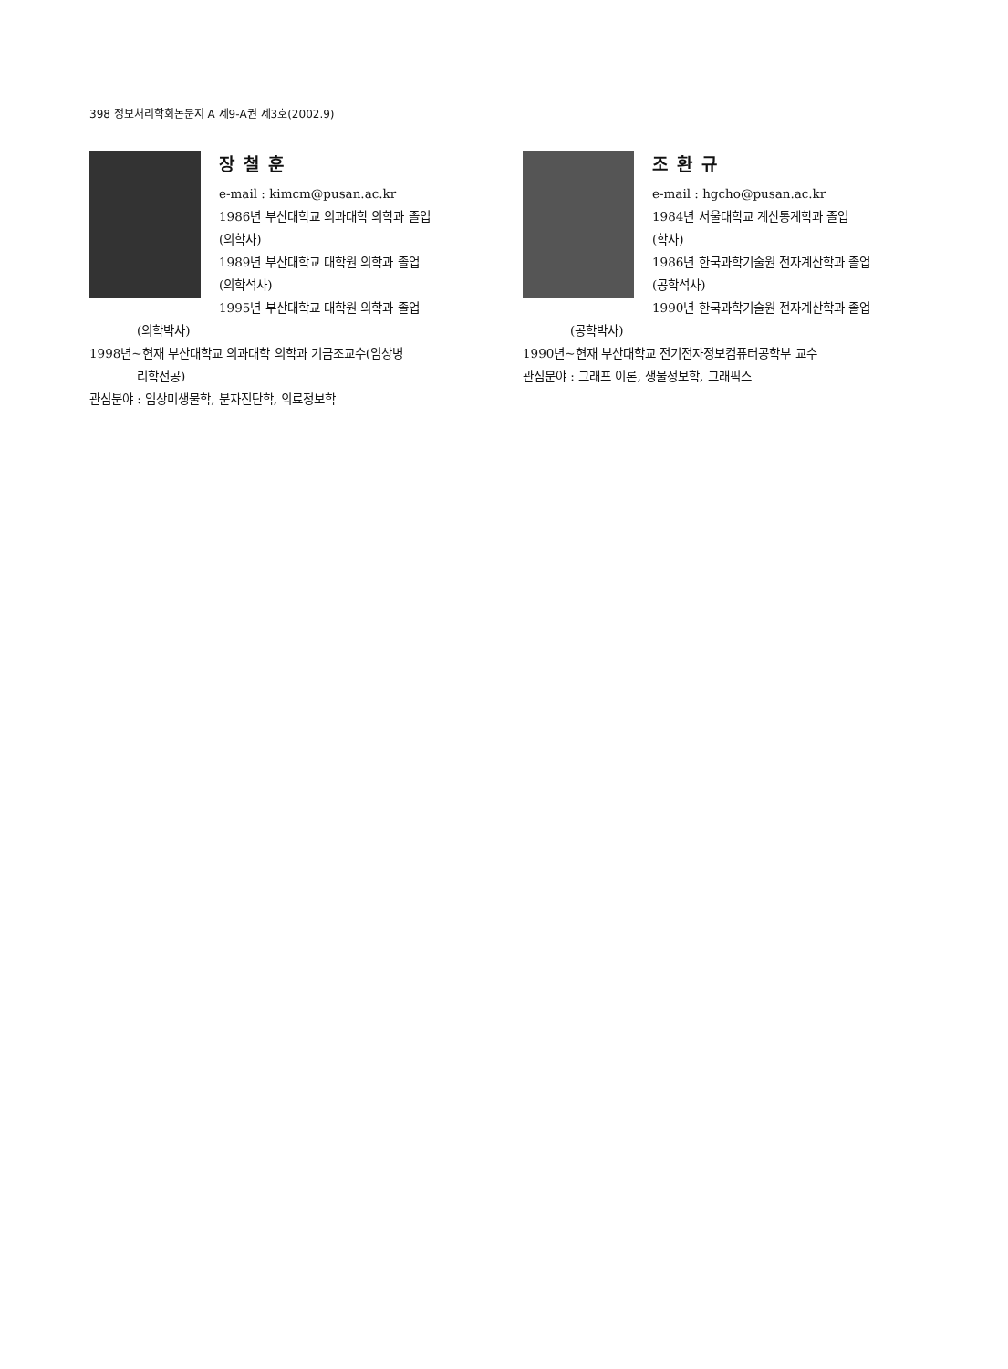398 정보처리학회논문지 A 제9-A권 제3호(2002.9)
장철훈
e-mail : kimcm@pusan.ac.kr
1986년 부산대학교 의과대학 의학과 졸업
(의학사)
1989년 부산대학교 대학원 의학과 졸업
(의학석사)
1995년 부산대학교 대학원 의학과 졸업
(의학박사)
1998년~현재 부산대학교 의과대학 의학과 기금조교수(임상병
리학전공)
관심분야 : 임상미생물학, 분자진단학, 의료정보학
조환규
e-mail : hgcho@pusan.ac.kr
1984년 서울대학교 계산통계학과 졸업
(학사)
1986년 한국과학기술원 전자계산학과 졸업
(공학석사)
1990년 한국과학기술원 전자계산학과 졸업
(공학박사)
1990년~현재 부산대학교 전기전자정보컴퓨터공학부 교수
관심분야 : 그래프 이론, 생물정보학, 그래픽스